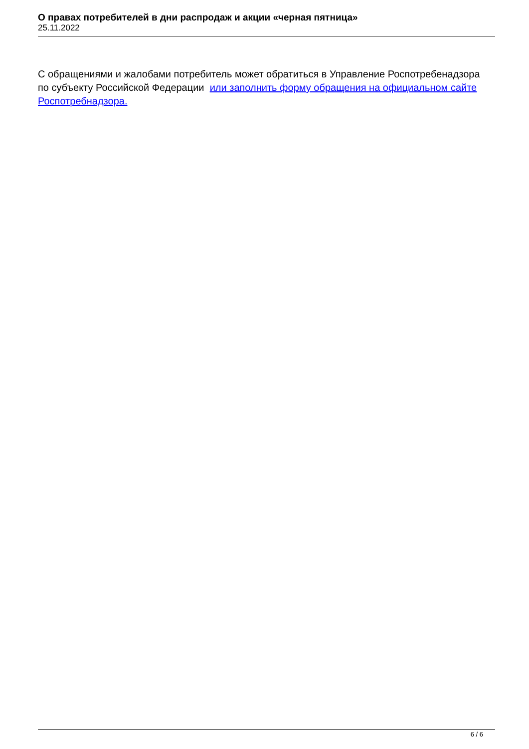О правах потребителей в дни распродаж и акции «черная пятница»
25.11.2022
С обращениями и жалобами потребитель может обратиться в Управление Роспотребенадзора по субъекту Российской Федерации или заполнить форму обращения на официальном сайте Роспотребнадзора.
6 / 6